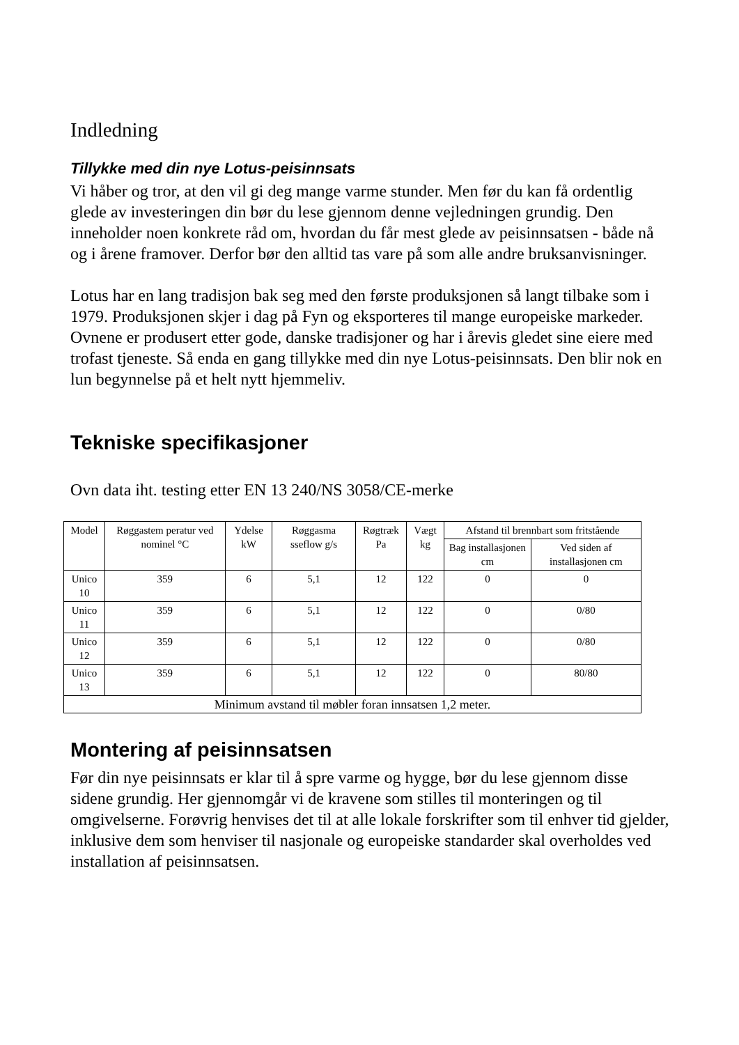Indledning
Tillykke med din nye Lotus-peisinnsats
Vi håber og tror, at den vil gi deg mange varme stunder. Men før du kan få ordentlig glede av investeringen din bør du lese gjennom denne vejledningen grundig. Den inneholder noen konkrete råd om, hvordan du får mest glede av peisinnsatsen - både nå og i årene framover. Derfor bør den alltid tas vare på som alle andre bruksanvisninger.
Lotus har en lang tradisjon bak seg med den første produksjonen så langt tilbake som i 1979. Produksjonen skjer i dag på Fyn og eksporteres til mange europeiske markeder. Ovnene er produsert etter gode, danske tradisjoner og har i årevis gledet sine eiere med trofast tjeneste. Så enda en gang tillykke med din nye Lotus-peisinnsats. Den blir nok en lun begynnelse på et helt nytt hjemmeliv.
Tekniske specifikasjoner
Ovn data iht. testing etter EN 13 240/NS 3058/CE-merke
| Model | Røggastem peratur ved nominel °C | Ydelse kW | Røggasma sseflow g/s | Røgtræk Pa | Vægt kg | Afstand til brennbart som fritstående | |
| --- | --- | --- | --- | --- | --- | --- | --- |
| | | | | | | Bag installasjonen cm | Ved siden af installasjonen cm |
| Unico 10 | 359 | 6 | 5,1 | 12 | 122 | 0 | 0 |
| Unico 11 | 359 | 6 | 5,1 | 12 | 122 | 0 | 0/80 |
| Unico 12 | 359 | 6 | 5,1 | 12 | 122 | 0 | 0/80 |
| Unico 13 | 359 | 6 | 5,1 | 12 | 122 | 0 | 80/80 |
| Minimum avstand til møbler foran innsatsen 1,2 meter. | | | | | | | |
Montering af peisinnsatsen
Før din nye peisinnsats er klar til å spre varme og hygge, bør du lese gjennom disse sidene grundig. Her gjennomgår vi de kravene som stilles til monteringen og til omgivelserne. Forøvrig henvises det til at alle lokale forskrifter som til enhver tid gjelder, inklusive dem som henviser til nasjonale og europeiske standarder skal overholdes ved installation af peisinnsatsen.